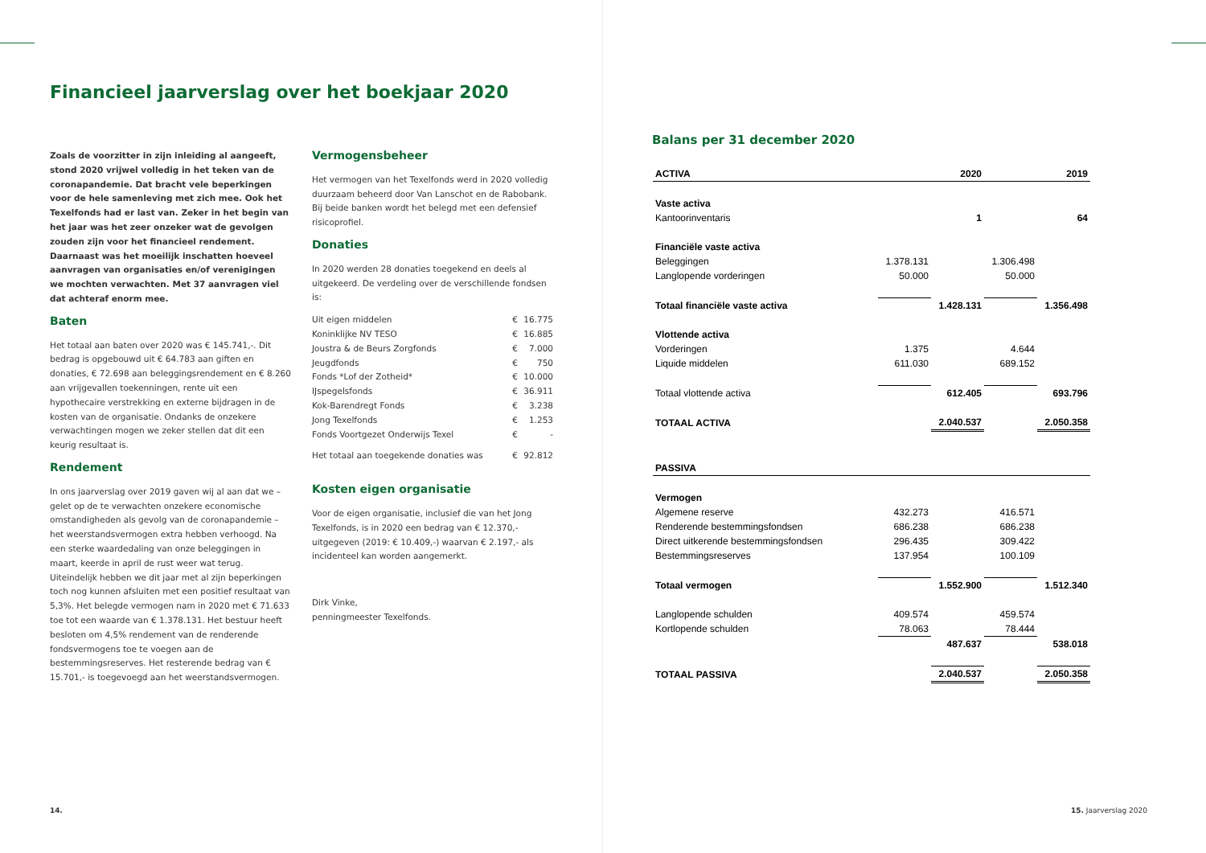Financieel jaarverslag over het boekjaar 2020
Zoals de voorzitter in zijn inleiding al aangeeft, stond 2020 vrijwel volledig in het teken van de coronapandemie. Dat bracht vele beperkingen voor de hele samenleving met zich mee. Ook het Texelfonds had er last van. Zeker in het begin van het jaar was het zeer onzeker wat de gevolgen zouden zijn voor het financieel rendement. Daarnaast was het moeilijk inschatten hoeveel aanvragen van organisaties en/of verenigingen we mochten verwachten. Met 37 aanvragen viel dat achteraf enorm mee.
Baten
Het totaal aan baten over 2020 was € 145.741,-. Dit bedrag is opgebouwd uit € 64.783 aan giften en donaties, € 72.698 aan beleggingsrendement en € 8.260 aan vrijgevallen toekenningen, rente uit een hypothecaire verstrekking en externe bijdragen in de kosten van de organisatie. Ondanks de onzekere verwachtingen mogen we zeker stellen dat dit een keurig resultaat is.
Rendement
In ons jaarverslag over 2019 gaven wij al aan dat we – gelet op de te verwachten onzekere economische omstandigheden als gevolg van de coronapandemie – het weerstandsvermogen extra hebben verhoogd. Na een sterke waardedaling van onze beleggingen in maart, keerde in april de rust weer wat terug. Uiteindelijk hebben we dit jaar met al zijn beperkingen toch nog kunnen afsluiten met een positief resultaat van 5,3%. Het belegde vermogen nam in 2020 met € 71.633 toe tot een waarde van € 1.378.131. Het bestuur heeft besloten om 4,5% rendement van de renderende fondsvermogens toe te voegen aan de bestemmingsreserves. Het resterende bedrag van € 15.701,- is toegevoegd aan het weerstandsvermogen.
Vermogensbeheer
Het vermogen van het Texelfonds werd in 2020 volledig duurzaam beheerd door Van Lanschot en de Rabobank. Bij beide banken wordt het belegd met een defensief risicoprofiel.
Donaties
In 2020 werden 28 donaties toegekend en deels al uitgekeerd. De verdeling over de verschillende fondsen is:
| Uit eigen middelen | € | 16.775 |
| Koninklijke NV TESO | € | 16.885 |
| Joustra & de Beurs Zorgfonds | € | 7.000 |
| Jeugdfonds | € | 750 |
| Fonds *Lof der Zotheid* | € | 10.000 |
| IJspegelsfonds | € | 36.911 |
| Kok-Barendregt Fonds | € | 3.238 |
| Jong Texelfonds | € | 1.253 |
| Fonds Voortgezet Onderwijs Texel | € | - |
| Het totaal aan toegekende donaties was | € | 92.812 |
Kosten eigen organisatie
Voor de eigen organisatie, inclusief die van het Jong Texelfonds, is in 2020 een bedrag van € 12.370,- uitgegeven (2019: € 10.409,-) waarvan € 2.197,- als incidenteel kan worden aangemerkt.
Dirk Vinke,
penningmeester Texelfonds.
14.
Balans per 31 december 2020
| ACTIVA | | 2020 | | 2019 |
| Vaste activa | | | | |
| Kantoorinventaris | | 1 | | 64 |
| Financiële vaste activa | | | | |
| Beleggingen | 1.378.131 | | 1.306.498 | |
| Langlopende vorderingen | 50.000 | | 50.000 | |
| Totaal financiële vaste activa | | 1.428.131 | | 1.356.498 |
| Vlottende activa | | | | |
| Vorderingen | 1.375 | | 4.644 | |
| Liquide middelen | 611.030 | | 689.152 | |
| Totaal vlottende activa | | 612.405 | | 693.796 |
| TOTAAL ACTIVA | | 2.040.537 | | 2.050.358 |
| PASSIVA | | | | |
| Vermogen | | | | |
| Algemene reserve | 432.273 | | 416.571 | |
| Renderende bestemmingsfondsen | 686.238 | | 686.238 | |
| Direct uitkerende bestemmingsfondsen | 296.435 | | 309.422 | |
| Bestemmingsreserves | 137.954 | | 100.109 | |
| Totaal vermogen | | 1.552.900 | | 1.512.340 |
| Langlopende schulden | 409.574 | | 459.574 | |
| Kortlopende schulden | 78.063 | | 78.444 | |
| | | 487.637 | | 538.018 |
| TOTAAL PASSIVA | | 2.040.537 | | 2.050.358 |
15. Jaarverslag 2020